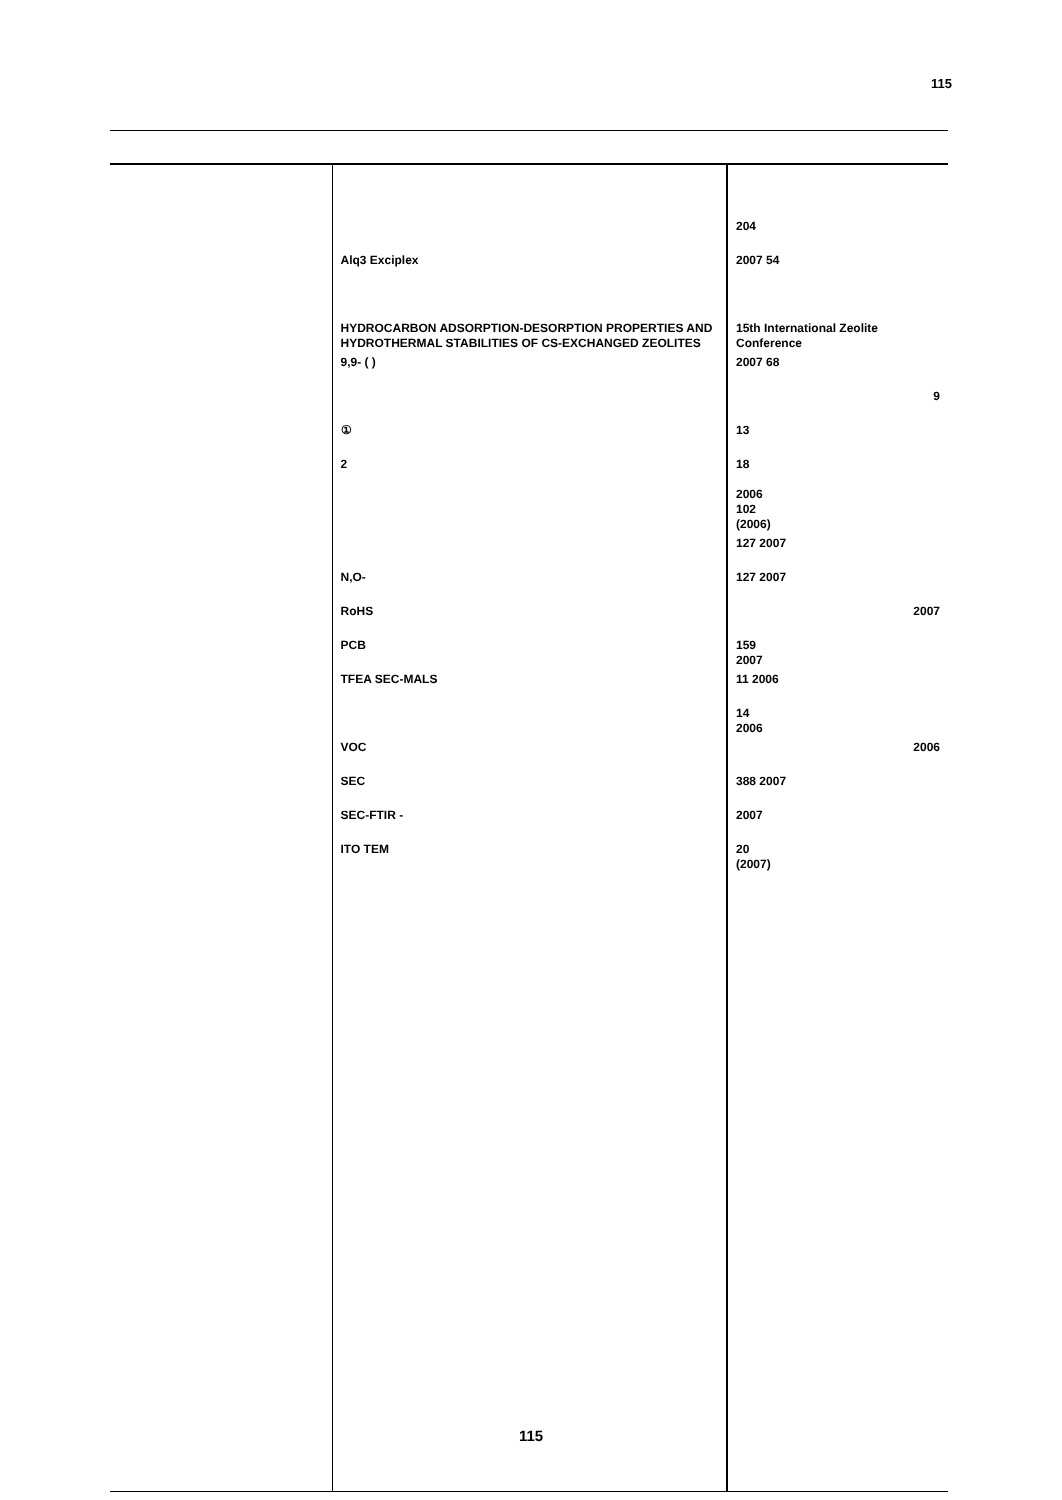115
| | | 204 |
| | Alq3 Exciplex | 2007 54 |
| | HYDROCARBON ADSORPTION-DESORPTION PROPERTIES AND HYDROTHERMAL STABILITIES OF CS-EXCHANGED ZEOLITES | 15th International Zeolite Conference |
| | 9,9- ( ) | 2007 68 |
| | | 9 |
| | ① | 13 |
| | 2 | 18 2006 |
| | | 102 (2006) |
| | | 127 2007 |
| | N,O- | 127 2007 |
| | RoHS | 2007 |
| | PCB | 159 2007 |
| | TFEA SEC-MALS | 11 2006 |
| | | 14 2006 |
| | VOC | 2006 |
| | SEC | 388 2007 |
| | SEC-FTIR - | 2007 |
| | ITO TEM | 20 (2007) |
115